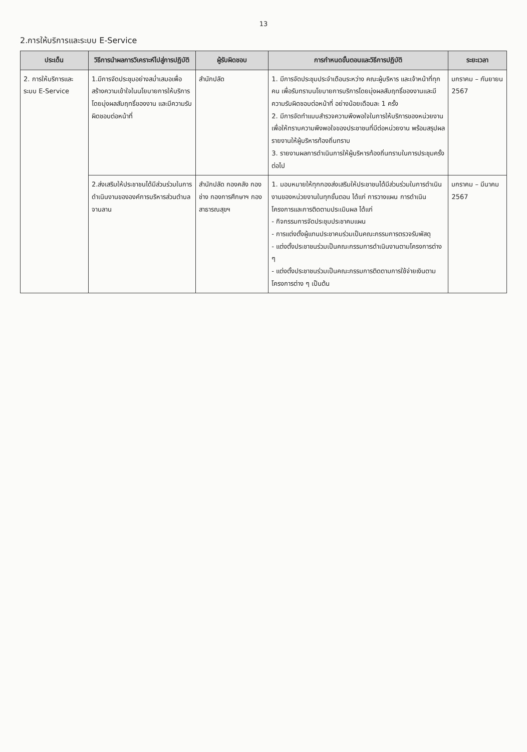13
2.การให้บริการและระบบ E-Service
| ประเด็น | วิธีการนำผลการวิเคราะห์ไปสู่การปฏิบัติ | ผู้รับผิดชอบ | การกำหนดขั้นตอนและวิธีการปฏิบัติ | ระยะเวลา |
| --- | --- | --- | --- | --- |
| 2. การให้บริการและระบบ E-Service | 1.มีการจัดประชุมอย่างสม่ำเสมอเพื่อสร้างความเข้าใจในนโยบายการให้บริการโดยมุ่งผลสัมฤทธิ์ของงาน และมีความรับผิดชอบต่อหน้าที่ | สำนักปลัด | 1. มีการจัดประชุมประจำเดือนระหว่าง คณะผู้บริหาร และเจ้าหน้าที่ทุกคน เพื่อรับทราบนโยบายการบริการโดยมุ่งผลสัมฤทธิ์ของงานและมีความรับผิดชอบต่อหน้าที่ อย่างน้อยเดือนละ 1 ครั้ง 2. มีการจัดทำแบบสำรวจความพึงพอใจในการให้บริการของหน่วยงานเพื่อให้ทราบความพึงพอใจของประชาชนที่มีต่อหน่วยงาน พร้อมสรุปผลรายงานให้ผู้บริหารท้องถิ่นทราบ 3. รายงานผลการดำเนินการให้ผู้บริหารท้องถิ่นทราบในการประชุมครั้งต่อไป | มกราคม – กันยายน 2567 |
| | 2.ส่งเสริมให้ประชาชนได้มีส่วนร่วมในการดำเนินงานขององค์การบริหารส่วนตำบลจานลาน | สำนักปลัด กองคลัง กองช่าง กองการศึกษาฯ กองสาธารณสุขฯ | 1. มอบหมายให้ทุกกองส่งเสริมให้ประชาชนได้มีส่วนร่วมในการดำเนินงานของหน่วยงานในทุกขั้นตอน ได้แก่ การวางแผน การดำเนินโครงการและการติดตามประเมินผล ได้แก่ - กิจกรรมการจัดประชุมประชาคมแผน - การแต่งตั้งผู้แทนประชาคมร่วมเป็นคณะกรรมการตรวจรับพัสดุ - แต่งตั้งประชาชนร่วมเป็นคณะกรรมการดำเนินงานตามโครงการต่าง ๆ - แต่งตั้งประชาชนร่วมเป็นคณะกรรมการติดตามการใช้จ่ายเงินตามโครงการต่าง ๆ เป็นต้น | มกราคม – มีนาคม 2567 |